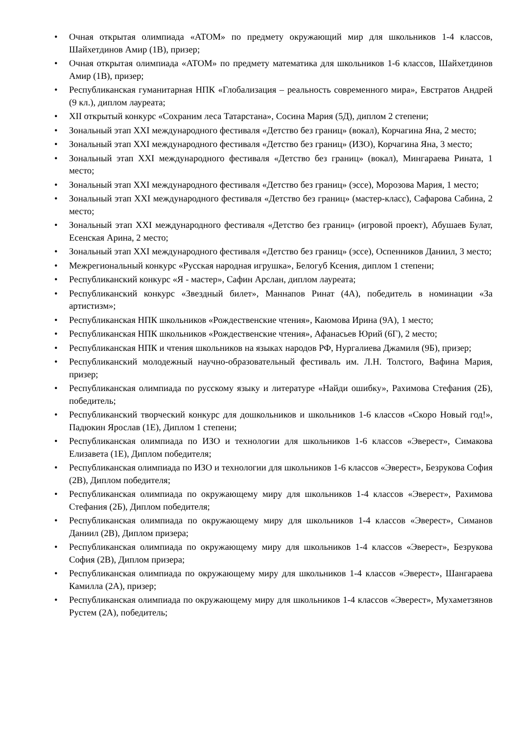• Очная открытая олимпиада «АТОМ» по предмету окружающий мир для школьников 1-4 классов, Шайхетдинов Амир (1В), призер;
• Очная открытая олимпиада «АТОМ» по предмету математика для школьников 1-6 классов, Шайхетдинов Амир (1В), призер;
• Республиканская гуманитарная НПК «Глобализация – реальность современного мира», Евстратов Андрей (9 кл.), диплом лауреата;
• XII открытый конкурс «Сохраним леса Татарстана», Сосина Мария (5Д), диплом 2 степени;
• Зональный этап XXI международного фестиваля «Детство без границ» (вокал), Корчагина Яна, 2 место;
• Зональный этап XXI международного фестиваля «Детство без границ» (ИЗО), Корчагина Яна, 3 место;
• Зональный этап XXI международного фестиваля «Детство без границ» (вокал), Мингараева Рината, 1 место;
• Зональный этап XXI международного фестиваля «Детство без границ» (эссе), Морозова Мария, 1 место;
• Зональный этап XXI международного фестиваля «Детство без границ» (мастер-класс), Сафарова Сабина, 2 место;
• Зональный этап XXI международного фестиваля «Детство без границ» (игровой проект), Абушаев Булат, Есенская Арина, 2 место;
• Зональный этап XXI международного фестиваля «Детство без границ» (эссе), Оспенников Даниил, 3 место;
• Межрегиональный конкурс «Русская народная игрушка», Белогуб Ксения, диплом 1 степени;
• Республиканский конкурс «Я - мастер», Сафин Арслан, диплом лауреата;
• Республиканский конкурс «Звездный билет», Маннапов Ринат (4А), победитель в номинации «За артистизм»;
• Республиканская НПК школьников «Рождественские чтения», Каюмова Ирина (9А), 1 место;
• Республиканская НПК школьников «Рождественские чтения», Афанасьев Юрий (6Г), 2 место;
• Республиканская НПК и чтения школьников на языках народов РФ, Нургалиева Джамиля (9Б), призер;
• Республиканский молодежный научно-образовательный фестиваль им. Л.Н. Толстого, Вафина Мария, призер;
• Республиканская олимпиада по русскому языку и литературе «Найди ошибку», Рахимова Стефания (2Б), победитель;
• Республиканский творческий конкурс для дошкольников и школьников 1-6 классов «Скоро Новый год!», Падюкин Ярослав (1Е), Диплом 1 степени;
• Республиканская олимпиада по ИЗО и технологии для школьников 1-6 классов «Эверест», Симакова Елизавета (1Е), Диплом победителя;
• Республиканская олимпиада по ИЗО и технологии для школьников 1-6 классов «Эверест», Безрукова София (2В), Диплом победителя;
• Республиканская олимпиада по окружающему миру для школьников 1-4 классов «Эверест», Рахимова Стефания (2Б), Диплом победителя;
• Республиканская олимпиада по окружающему миру для школьников 1-4 классов «Эверест», Симанов Даниил (2В), Диплом призера;
• Республиканская олимпиада по окружающему миру для школьников 1-4 классов «Эверест», Безрукова София (2В), Диплом призера;
• Республиканская олимпиада по окружающему миру для школьников 1-4 классов «Эверест», Шангараева Камилла (2А), призер;
• Республиканская олимпиада по окружающему миру для школьников 1-4 классов «Эверест», Мухаметзянов Рустем (2А), победитель;